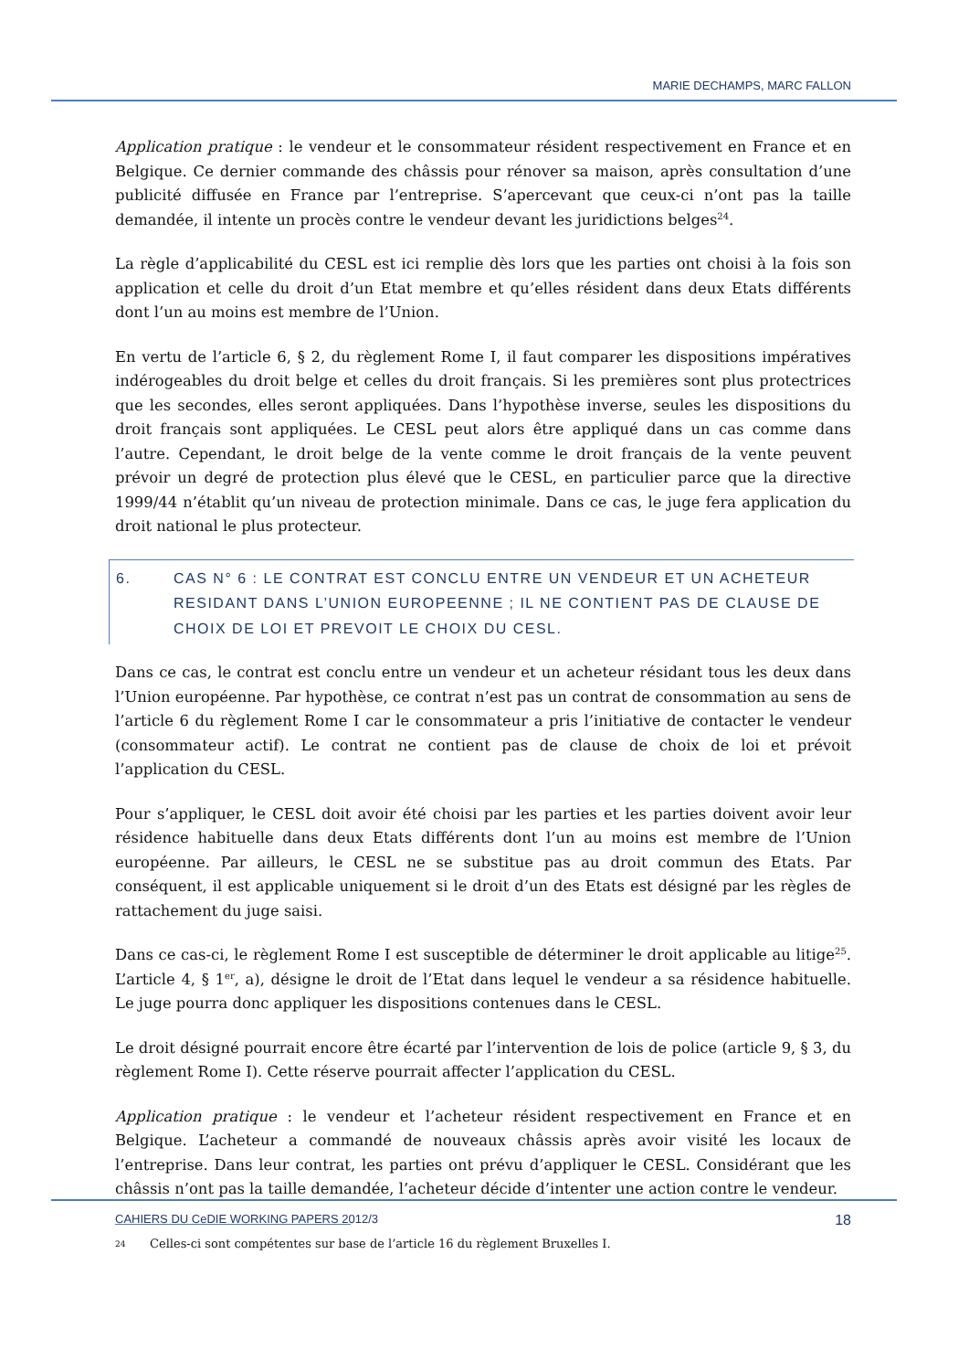MARIE DECHAMPS, MARC FALLON
Application pratique : le vendeur et le consommateur résident respectivement en France et en Belgique. Ce dernier commande des châssis pour rénover sa maison, après consultation d’une publicité diffusée en France par l’entreprise. S’apercevant que ceux-ci n’ont pas la taille demandée, il intente un procès contre le vendeur devant les juridictions belges<sup>24</sup>.
La règle d’applicabilité du CESL est ici remplie dès lors que les parties ont choisi à la fois son application et celle du droit d’un Etat membre et qu’elles résident dans deux Etats différents dont l’un au moins est membre de l’Union.
En vertu de l’article 6, § 2, du règlement Rome I, il faut comparer les dispositions impératives indérogeables du droit belge et celles du droit français. Si les premières sont plus protectrices que les secondes, elles seront appliquées. Dans l’hypothèse inverse, seules les dispositions du droit français sont appliquées. Le CESL peut alors être appliqué dans un cas comme dans l’autre. Cependant, le droit belge de la vente comme le droit français de la vente peuvent prévoir un degré de protection plus élevé que le CESL, en particulier parce que la directive 1999/44 n’établit qu’un niveau de protection minimale. Dans ce cas, le juge fera application du droit national le plus protecteur.
6. CAS N° 6 : LE CONTRAT EST CONCLU ENTRE UN VENDEUR ET UN ACHETEUR RESIDANT DANS L’UNION EUROPEENNE ; IL NE CONTIENT PAS DE CLAUSE DE CHOIX DE LOI ET PREVOIT LE CHOIX DU CESL.
Dans ce cas, le contrat est conclu entre un vendeur et un acheteur résidant tous les deux dans l’Union européenne. Par hypothèse, ce contrat n’est pas un contrat de consommation au sens de l’article 6 du règlement Rome I car le consommateur a pris l’initiative de contacter le vendeur (consommateur actif). Le contrat ne contient pas de clause de choix de loi et prévoit l’application du CESL.
Pour s’appliquer, le CESL doit avoir été choisi par les parties et les parties doivent avoir leur résidence habituelle dans deux Etats différents dont l’un au moins est membre de l’Union européenne. Par ailleurs, le CESL ne se substitue pas au droit commun des Etats. Par conséquent, il est applicable uniquement si le droit d’un des Etats est désigné par les règles de rattachement du juge saisi.
Dans ce cas-ci, le règlement Rome I est susceptible de déterminer le droit applicable au litige<sup>25</sup>. L’article 4, § 1<sup>er</sup>, a), désigne le droit de l’Etat dans lequel le vendeur a sa résidence habituelle. Le juge pourra donc appliquer les dispositions contenues dans le CESL.
Le droit désigné pourrait encore être écarté par l’intervention de lois de police (article 9, § 3, du règlement Rome I). Cette réserve pourrait affecter l’application du CESL.
Application pratique : le vendeur et l’acheteur résident respectivement en France et en Belgique. L’acheteur a commandé de nouveaux châssis après avoir visité les locaux de l’entreprise. Dans leur contrat, les parties ont prévu d’appliquer le CESL. Considérant que les châssis n’ont pas la taille demandée, l’acheteur décide d’intenter une action contre le vendeur.
24 Celles-ci sont compétentes sur base de l’article 16 du règlement Bruxelles I.
CAHIERS DU CeDIE WORKING PAPERS 2012/3 18